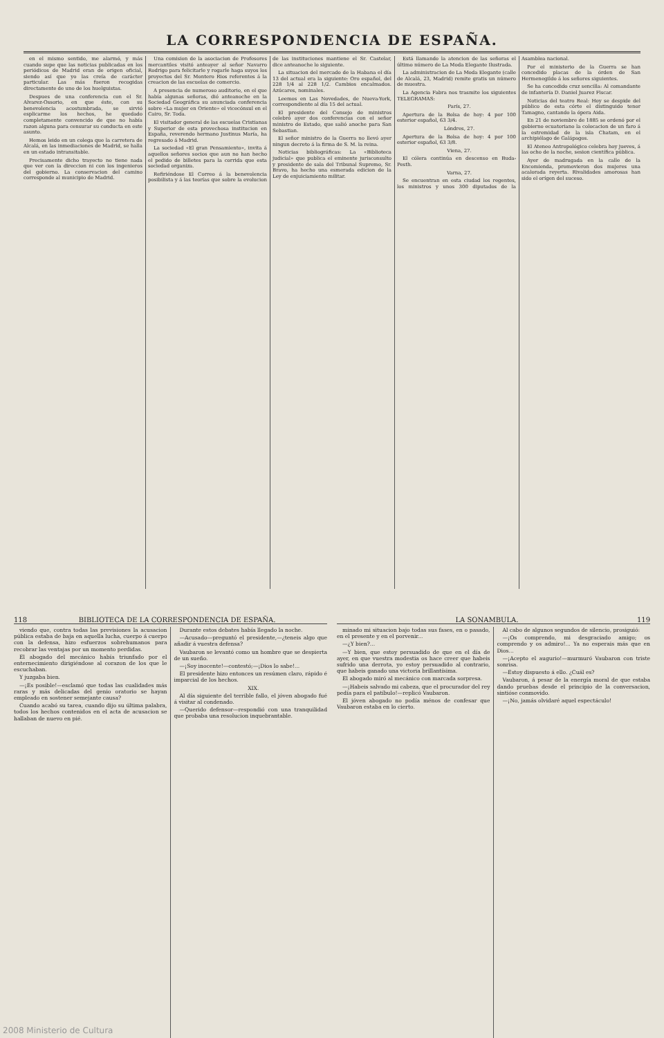LA CORRESPONDENCIA DE ESPAÑA.
en el mismo sentido, me alarmó, y más cuando supe que las noticias publicadas en los periódicos de Madrid eran de origen oficial, siendo así que yo las creía de carácter particular. Las más fueron recogidas directamente de uno de los huelguistas.
Despues de una conferencia con el Sr. Alvarez-Ossorio, en que éste, con su benevolencia acostumbrada, se sirvió esplicarme los hechos, he quedado completamente convencido de que no había razon alguna para censurar su conducta en este asunto.
Hemos leido en un colega que la carretera de Alcalá, en las inmediaciones de Madrid, se halla en un estado intransitable.
Precisamente dicho trayecto no tiene nada que ver con la direccion ni con los ingenieros del gobierno. La conservacion del camino corresponde al municipio de Madrid.
Una comision de la asociacion de Profesores mercantiles visitó anteayer al señor Navarro Rodrigo para felicitarle y rogarle haga suyos los proyectos del Sr. Montero Rios referentes á la creacion de las escuelas de comercio.
A presencia de numeroso auditorio, en el que había algunas señoras, dió anteanoche en la Sociedad Geográfica su anunciada conferencia sobre «La mujer en Oriente» el vicecónsul en el Cairo, Sr. Toda.
El visitador general de las escuelas Cristianas y Superior de esta provechosa institucion en España, reverendo hermano Justinus María, ha regresado á Madrid.
La sociedad «El gran Pensamiento», invita á aquellos señores socios que aun no han hecho el pedido de billetes para la corrida que esta sociedad organiza.
Refiriéndose El Correo á la benevolencia posibilista y á las teorías que sobre la evolucion de las instituciones mantiene el Sr. Castelar, dice anteanoche lo siguiente.
La situacion del mercado de la Habana el día 13 del actual era la siguiente: Oro español, del 228 1/4 al 228 1/2. Cambios encalmados. Azúcares, nominales.
Leemos en Las Novedades, de Nueva-York, correspondiente al día 15 del actual.
El presidente del Consejo de ministros celebró ayer dos conferencias con el señor ministro de Estado, que salió anoche para San Sebastian.
El señor ministro de la Guerra no llevó ayer ningun decreto á la firma de S. M. la reina.
Noticias bibliográficas: La «Biblioteca judicial» que publica el eminente jurisconsulto y presidente de sala del Tribunal Supremo, Sr. Bravo, ha hecho una esmerada edicion de la Ley de enjuiciamiento militar.
Está llamando la atencion de las señoras el último número de La Moda Elegante Ilustrada.
La administracion de La Moda Elegante (calle de Alcalá, 23, Madrid) remite gratis un número de muestra.
La Agencia Fabra nos trasmite los siguientes TELEGRAMAS:
París, 27.
Apertura de la Bolsa de hoy: 4 por 100 esterior español, 63 3/4.
Lóndres, 27.
Apertura de la Bolsa de hoy: 4 por 100 esterior español, 63 3/8.
Viena, 27.
El cólera continúa en descenso en Buda-Pesth.
Varna, 27.
Se encuentran en esta ciudad los regentes, los ministros y unos 300 diputados de la Asamblea nacional.
Por el ministerio de la Guerra se han concedido placas de la órden de San Hermenegildo á los señores siguientes.
Se ha concedido cruz sencilla: Al comandante de infantería D. Daniel Juarez Fiscar.
Noticias del teatro Real: Hoy se despide del público de esta córte el distinguido tenor Tamagno, cantando la ópera Aida.
En 21 de noviembre de 1885 se ordenó por el gobierno ecuatoriano la colocacion de un faro á la estremidad de la isla Chatam, en el archipiélago de Galápagos.
El Ateneo Antropológico celebra hoy jueves, á las ocho de la noche, sesion científica pública.
Ayer de madrugada en la calle de la Encomienda, promovieron dos mujeres una acalorada reyerta. Rivalidades amorosas han sido el orígen del suceso.
118 BIBLIOTECA DE LA CORRESPONDENCIA DE ESPAÑA.
viendo que, contra todas las previsiones la acusacion pública estaba de baja en aquella lucha, cuerpo á cuerpo con la defensa, hizo esfuerzos sobrehumanos para recobrar las ventajas por un momento perdidas.
El abogado del mecánico había triunfado por el enternecimiento dirigiéndose al corazon de los que le escuchaban.
Y juzgaba bien.
—¡Es posible!—esclamó que todas las cualidades más raras y más delicadas del genio oratorio se hayan empleado en sostener semejante causa?
Cuando acabó su tarea, cuando dijo su última palabra, todos los hechos contenidos en el acta de acusacion se hallaban de nuevo en pié.
Durante estos debates había llegado la noche.
—Acusado—preguntó el presidente,—¿teneis algo que añadir á vuestra defensa?
Vaubaron se levantó como un hombre que se despierta de un sueño.
—¡Soy inocente!—contestó;—¡Dios lo sabe!...
El presidente hizo entonces un resúmen claro, rápido é imparcial de los hechos.
XIX.
Al día siguiente del terrible fallo, el jóven abogado fué á visitar al condenado.
—Querido defensor—respondió con una tranquilidad que probaba una resolucion inquebrantable.
LA SONAMBULA. 119
minado mi situacion bajo todas sus fases, en o pasado, en el presente y en el porvenir...
—¿Y bien?...
—Y bien, que estoy persuadido de que en el día de ayer, en que vuestra modestia os hace creer que habeis sufrido una derrota, yo estoy persuadido al contrario, que habeis ganado una victoria brillantísima.
El abogado miró al mecánico con marcada sorpresa.
—¡Habeis salvado mi cabeza, que el procurador del rey pedía para el patíbulo!—replicó Vaubaron.
El jóven abogado no podía ménos de confesar que Vaubaron estaba en lo cierto.
Al cabo de algunos segundos de silencio, prosiguió:
—¡Os comprendo, mi desgraciado amigo; os comprendo y os admiro!... Ya no esperais más que en Dios...
—¡Acepto el augurio!—murmuró Vaubaron con triste sonrisa.
—Estoy dispuesto á ello. ¿Cuál es?
Vaubaron, á pesar de la energía moral de que estaba dando pruebas desde el principio de la conversacion, sintióse conmovido.
—¡No, jamás olvidaré aquel espectáculo!
2008 Ministerio de Cultura